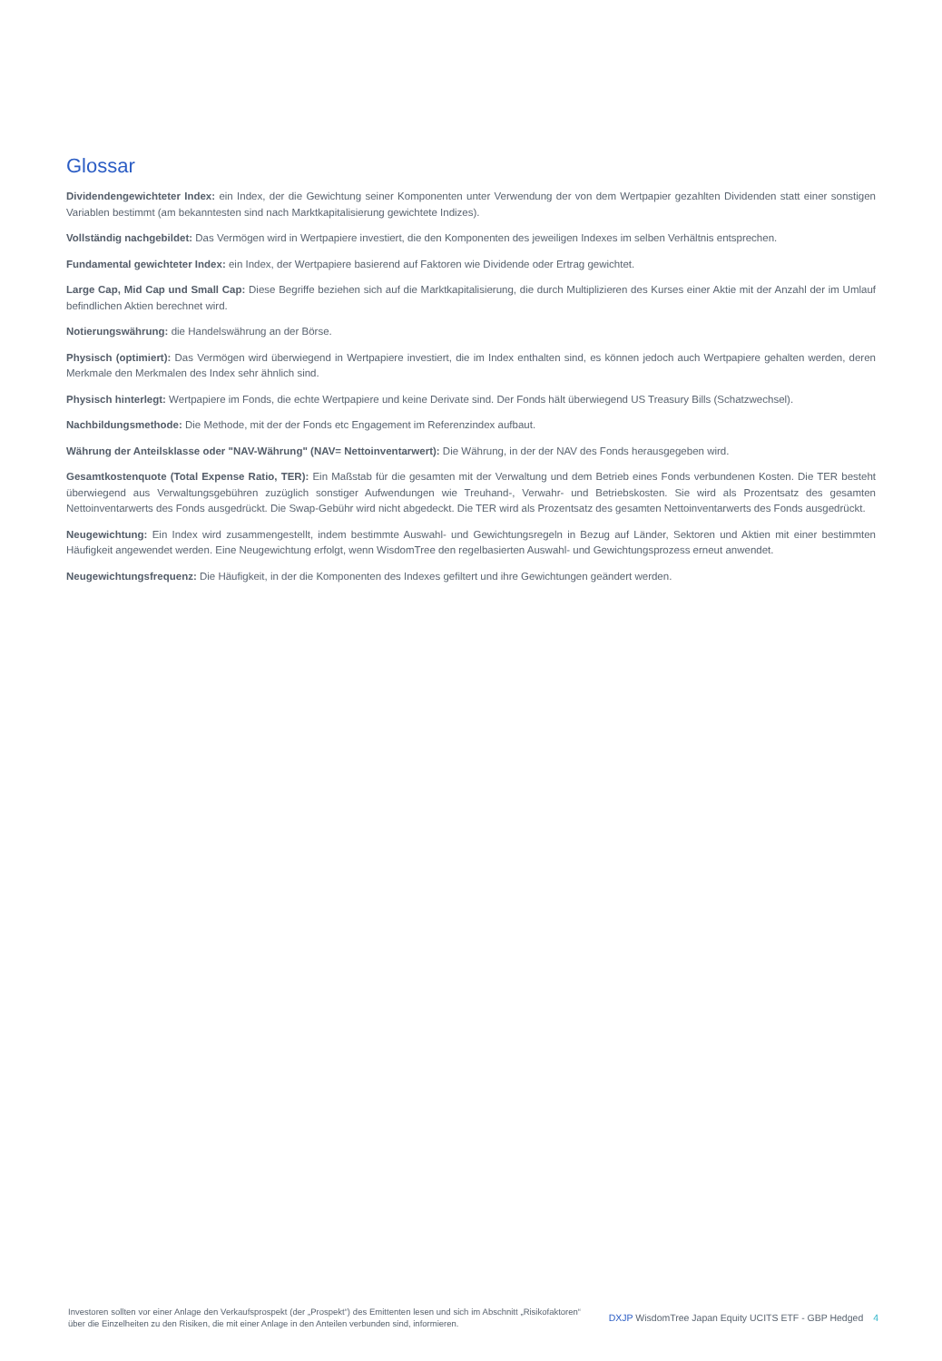Glossar
Dividendengewichteter Index: ein Index, der die Gewichtung seiner Komponenten unter Verwendung der von dem Wertpapier gezahlten Dividenden statt einer sonstigen Variablen bestimmt (am bekanntesten sind nach Marktkapitalisierung gewichtete Indizes).
Vollständig nachgebildet: Das Vermögen wird in Wertpapiere investiert, die den Komponenten des jeweiligen Indexes im selben Verhältnis entsprechen.
Fundamental gewichteter Index: ein Index, der Wertpapiere basierend auf Faktoren wie Dividende oder Ertrag gewichtet.
Large Cap, Mid Cap und Small Cap: Diese Begriffe beziehen sich auf die Marktkapitalisierung, die durch Multiplizieren des Kurses einer Aktie mit der Anzahl der im Umlauf befindlichen Aktien berechnet wird.
Notierungswährung: die Handelswährung an der Börse.
Physisch (optimiert): Das Vermögen wird überwiegend in Wertpapiere investiert, die im Index enthalten sind, es können jedoch auch Wertpapiere gehalten werden, deren Merkmale den Merkmalen des Index sehr ähnlich sind.
Physisch hinterlegt: Wertpapiere im Fonds, die echte Wertpapiere und keine Derivate sind. Der Fonds hält überwiegend US Treasury Bills (Schatzwechsel).
Nachbildungsmethode: Die Methode, mit der der Fonds etc Engagement im Referenzindex aufbaut.
Währung der Anteilsklasse oder "NAV-Währung" (NAV= Nettoinventarwert): Die Währung, in der der NAV des Fonds herausgegeben wird.
Gesamtkostenquote (Total Expense Ratio, TER): Ein Maßstab für die gesamten mit der Verwaltung und dem Betrieb eines Fonds verbundenen Kosten. Die TER besteht überwiegend aus Verwaltungsgebühren zuzüglich sonstiger Aufwendungen wie Treuhand-, Verwahr- und Betriebskosten. Sie wird als Prozentsatz des gesamten Nettoinventarwerts des Fonds ausgedrückt. Die Swap-Gebühr wird nicht abgedeckt. Die TER wird als Prozentsatz des gesamten Nettoinventarwerts des Fonds ausgedrückt.
Neugewichtung: Ein Index wird zusammengestellt, indem bestimmte Auswahl- und Gewichtungsregeln in Bezug auf Länder, Sektoren und Aktien mit einer bestimmten Häufigkeit angewendet werden. Eine Neugewichtung erfolgt, wenn WisdomTree den regelbasierten Auswahl- und Gewichtungsprozess erneut anwendet.
Neugewichtungsfrequenz: Die Häufigkeit, in der die Komponenten des Indexes gefiltert und ihre Gewichtungen geändert werden.
Investoren sollten vor einer Anlage den Verkaufsprospekt (der „Prospekt“) des Emittenten lesen und sich im Abschnitt „Risikofaktoren“ über die Einzelheiten zu den Risiken, die mit einer Anlage in den Anteilen verbunden sind, informieren.
DXJP WisdomTree Japan Equity UCITS ETF - GBP Hedged 4